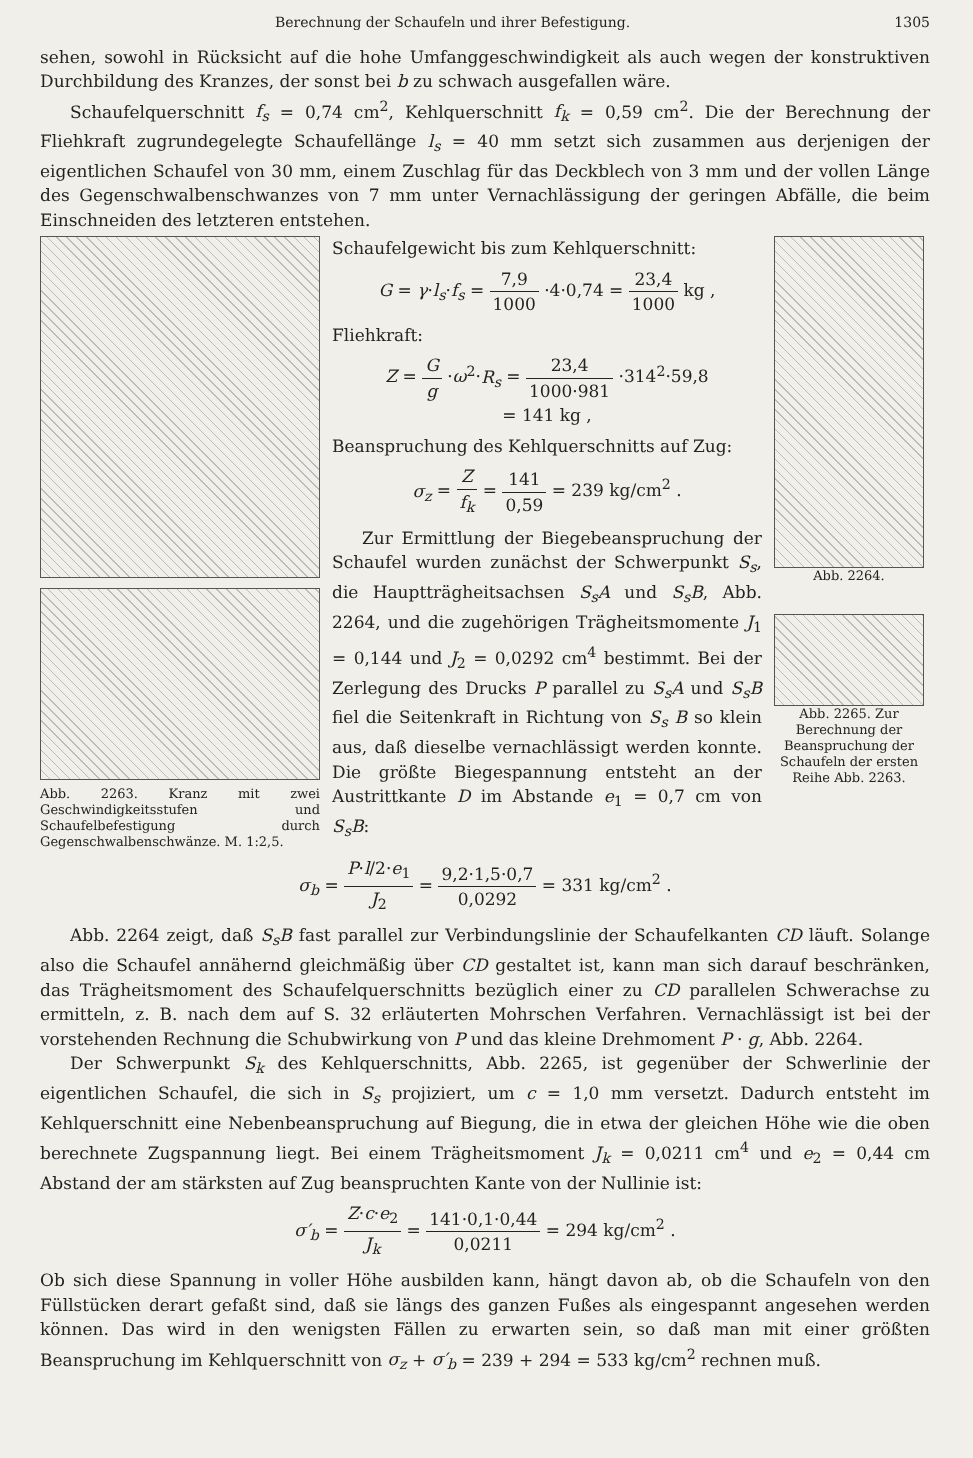Berechnung der Schaufeln und ihrer Befestigung. 1305
sehen, sowohl in Rücksicht auf die hohe Umfanggeschwindigkeit als auch wegen der konstruktiven Durchbildung des Kranzes, der sonst bei b zu schwach ausgefallen wäre.
Schaufelquerschnitt f<sub>s</sub> = 0,74 cm<sup>2</sup>, Kehlquerschnitt f<sub>k</sub> = 0,59 cm<sup>2</sup>. Die der Berechnung der Fliehkraft zugrundegelegte Schaufellänge l<sub>s</sub> = 40 mm setzt sich zusammen aus derjenigen der eigentlichen Schaufel von 30 mm, einem Zuschlag für das Deckblech von 3 mm und der vollen Länge des Gegenschwalbenschwanzes von 7 mm unter Vernachlässigung der geringen Abfälle, die beim Einschneiden des letzteren entstehen.
Abb. 2263. Kranz mit zwei Geschwindigkeitsstufen und Schaufelbefestigung durch Gegenschwalbenschwänze. M. 1:2,5.
Schaufelgewicht bis zum Kehlquerschnitt:
G = γ·l<sub>s</sub>·f<sub>s</sub> = 7,9 1000 ·4·0,74 = 23,4 1000 kg ,
Fliehkraft:
Z = G g ·ω<sup>2</sup>·R<sub>s</sub> = 23,4 1000·981 ·314<sup>2</sup>·59,8
= 141 kg ,
Beanspruchung des Kehlquerschnitts auf Zug:
σ<sub>z</sub> = Z f<sub>k</sub> = 141 0,59 = 239 kg/cm<sup>2</sup> .
Zur Ermittlung der Biegebeanspruchung der Schaufel wurden zunächst der Schwerpunkt S<sub>s</sub>, die Hauptträgheitsachsen S<sub>s</sub>A und S<sub>s</sub>B, Abb. 2264, und die zugehörigen Trägheitsmomente J<sub>1</sub> = 0,144 und J<sub>2</sub> = 0,0292 cm<sup>4</sup> bestimmt. Bei der Zerlegung des Drucks P parallel zu S<sub>s</sub>A und S<sub>s</sub>B fiel die Seitenkraft in Richtung von S<sub>s</sub> B so klein aus, daß dieselbe vernachlässigt werden konnte. Die größte Biegespannung entsteht an der Austrittkante D im Abstande e<sub>1</sub> = 0,7 cm von S<sub>s</sub>B:
Abb. 2264.
Abb. 2265. Zur Berechnung der Beanspruchung der Schaufeln der ersten Reihe Abb. 2263.
σ<sub>b</sub> = P·l/2·e<sub>1</sub> J<sub>2</sub> = 9,2·1,5·0,7 0,0292 = 331 kg/cm<sup>2</sup> .
Abb. 2264 zeigt, daß S<sub>s</sub>B fast parallel zur Verbindungslinie der Schaufelkanten CD läuft. Solange also die Schaufel annähernd gleichmäßig über CD gestaltet ist, kann man sich darauf beschränken, das Trägheitsmoment des Schaufelquerschnitts bezüglich einer zu CD parallelen Schwerachse zu ermitteln, z. B. nach dem auf S. 32 erläuterten Mohrschen Verfahren. Vernachlässigt ist bei der vorstehenden Rechnung die Schubwirkung von P und das kleine Drehmoment P · g, Abb. 2264.
Der Schwerpunkt S<sub>k</sub> des Kehlquerschnitts, Abb. 2265, ist gegenüber der Schwerlinie der eigentlichen Schaufel, die sich in S<sub>s</sub> projiziert, um c = 1,0 mm versetzt. Dadurch entsteht im Kehlquerschnitt eine Nebenbeanspruchung auf Biegung, die in etwa der gleichen Höhe wie die oben berechnete Zugspannung liegt. Bei einem Trägheitsmoment J<sub>k</sub> = 0,0211 cm<sup>4</sup> und e<sub>2</sub> = 0,44 cm Abstand der am stärksten auf Zug beanspruchten Kante von der Nullinie ist:
σ′<sub>b</sub> = Z·c·e<sub>2</sub> J<sub>k</sub> = 141·0,1·0,44 0,0211 = 294 kg/cm<sup>2</sup> .
Ob sich diese Spannung in voller Höhe ausbilden kann, hängt davon ab, ob die Schaufeln von den Füllstücken derart gefaßt sind, daß sie längs des ganzen Fußes als eingespannt angesehen werden können. Das wird in den wenigsten Fällen zu erwarten sein, so daß man mit einer größten Beanspruchung im Kehlquerschnitt von σ<sub>z</sub> + σ′<sub>b</sub> = 239 + 294 = 533 kg/cm<sup>2</sup> rechnen muß.